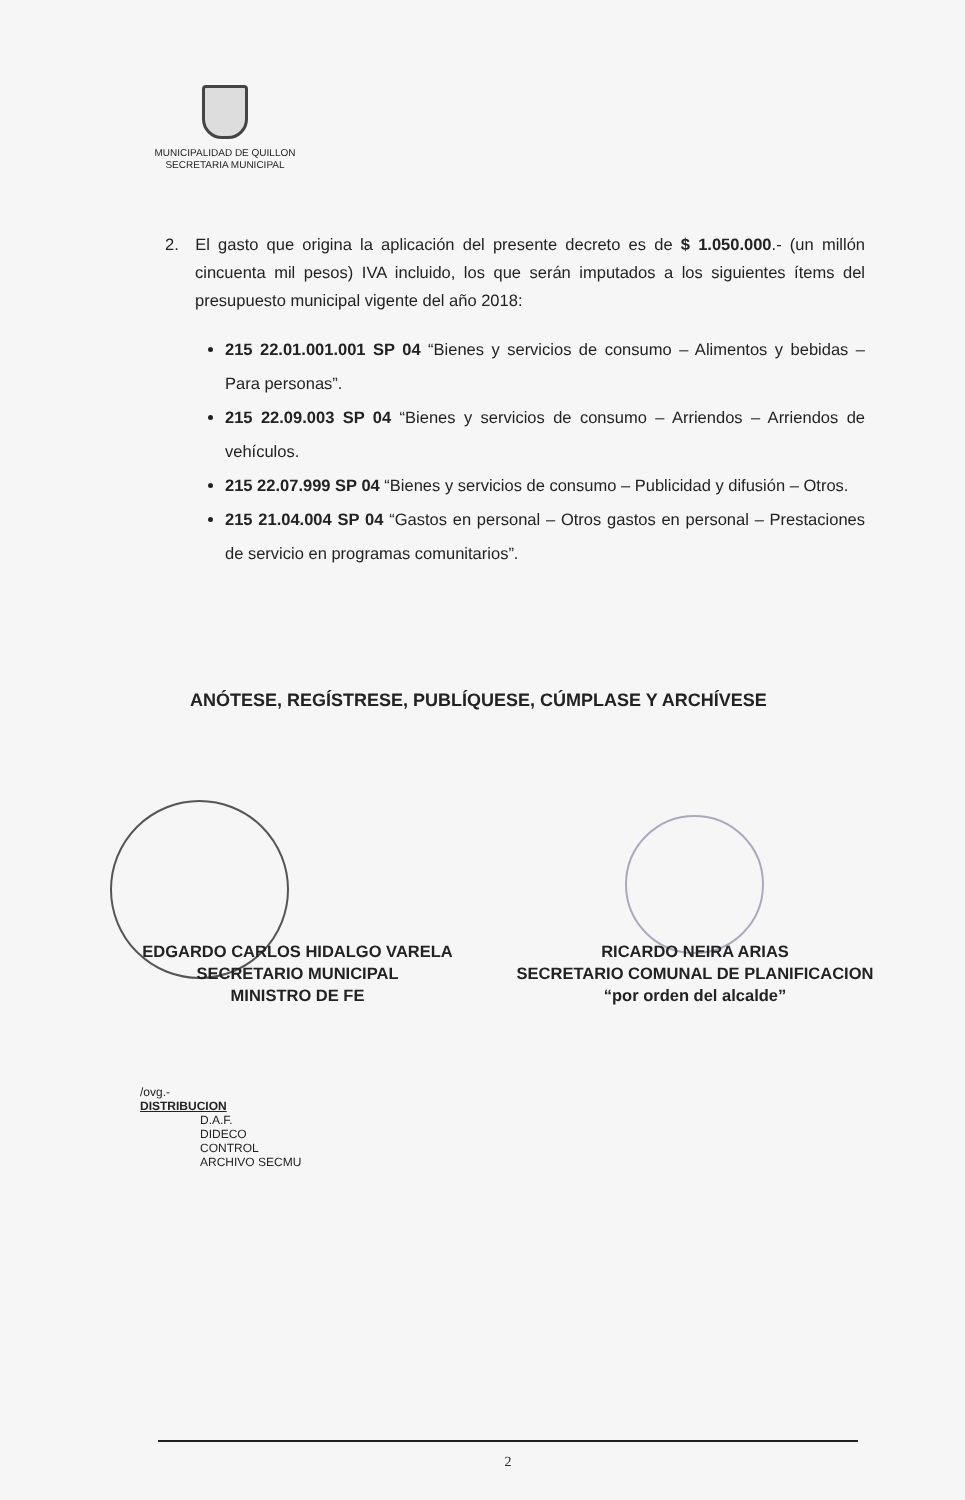MUNICIPALIDAD DE QUILLON
SECRETARIA MUNICIPAL
2. El gasto que origina la aplicación del presente decreto es de $ 1.050.000.- (un millón cincuenta mil pesos) IVA incluido, los que serán imputados a los siguientes ítems del presupuesto municipal vigente del año 2018:
215 22.01.001.001 SP 04 “Bienes y servicios de consumo – Alimentos y bebidas – Para personas”.
215 22.09.003 SP 04 “Bienes y servicios de consumo – Arriendos – Arriendos de vehículos.
215 22.07.999 SP 04 “Bienes y servicios de consumo – Publicidad y difusión – Otros.
215 21.04.004 SP 04 “Gastos en personal – Otros gastos en personal – Prestaciones de servicio en programas comunitarios”.
ANÓTESE, REGÍSTRESE, PUBLÍQUESE, CÚMPLASE Y ARCHÍVESE
EDGARDO CARLOS HIDALGO VARELA
SECRETARIO MUNICIPAL
MINISTRO DE FE
RICARDO NEIRA ARIAS
SECRETARIO COMUNAL DE PLANIFICACION
“por orden del alcalde”
/ovg.-
DISTRIBUCION
D.A.F.
DIDECO
CONTROL
ARCHIVO SECMU
2